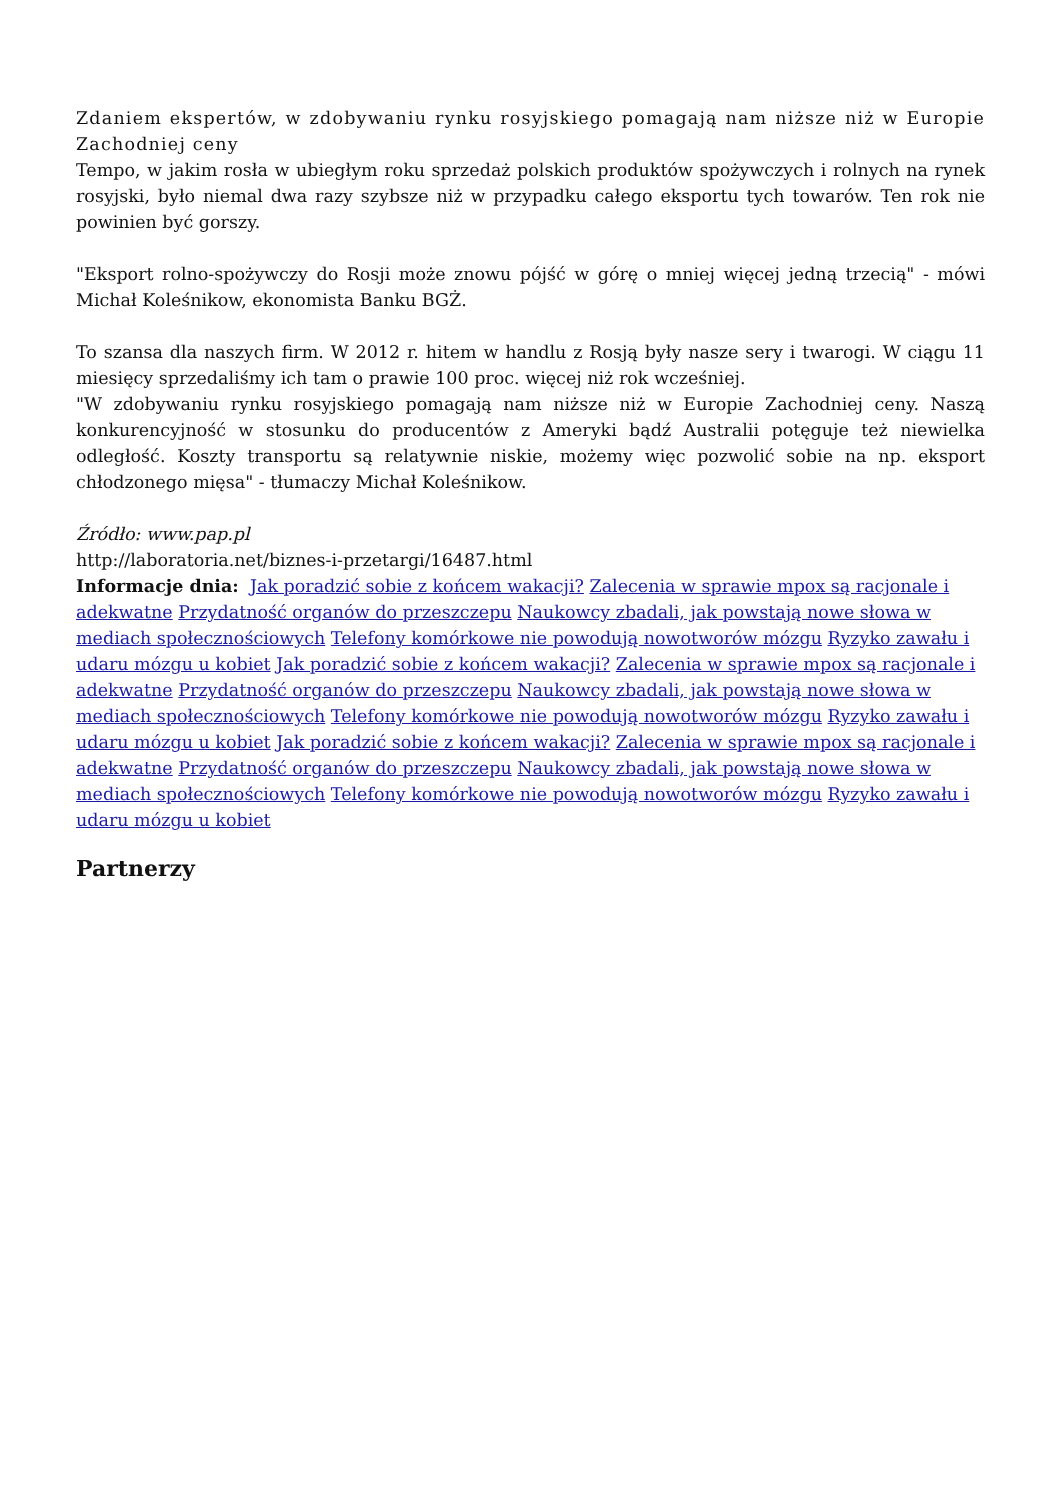Zdaniem ekspertów, w zdobywaniu rynku rosyjskiego pomagają nam niższe niż w Europie Zachodniej ceny
Tempo, w jakim rosła w ubiegłym roku sprzedaż polskich produktów spożywczych i rolnych na rynek rosyjski, było niemal dwa razy szybsze niż w przypadku całego eksportu tych towarów. Ten rok nie powinien być gorszy.
"Eksport rolno-spożywczy do Rosji może znowu pójść w górę o mniej więcej jedną trzecią" - mówi Michał Koleśnikow, ekonomista Banku BGŻ.
To szansa dla naszych firm. W 2012 r. hitem w handlu z Rosją były nasze sery i twarogi. W ciągu 11 miesięcy sprzedaliśmy ich tam o prawie 100 proc. więcej niż rok wcześniej.
"W zdobywaniu rynku rosyjskiego pomagają nam niższe niż w Europie Zachodniej ceny. Naszą konkurencyjność w stosunku do producentów z Ameryki bądź Australii potęguje też niewielka odległość. Koszty transportu są relatywnie niskie, możemy więc pozwolić sobie na np. eksport chłodzonego mięsa" - tłumaczy Michał Koleśnikow.
Źródło: www.pap.pl
http://laboratoria.net/biznes-i-przetargi/16487.html
Informacje dnia: Jak poradzić sobie z końcem wakacji? Zalecenia w sprawie mpox są racjonale i adekwatne Przydatność organów do przeszczepu Naukowcy zbadali, jak powstają nowe słowa w mediach społecznościowych Telefony komórkowe nie powodują nowotworów mózgu Ryzyko zawału i udaru mózgu u kobiet Jak poradzić sobie z końcem wakacji? Zalecenia w sprawie mpox są racjonale i adekwatne Przydatność organów do przeszczepu Naukowcy zbadali, jak powstają nowe słowa w mediach społecznościowych Telefony komórkowe nie powodują nowotworów mózgu Ryzyko zawału i udaru mózgu u kobiet Jak poradzić sobie z końcem wakacji? Zalecenia w sprawie mpox są racjonale i adekwatne Przydatność organów do przeszczepu Naukowcy zbadali, jak powstają nowe słowa w mediach społecznościowych Telefony komórkowe nie powodują nowotworów mózgu Ryzyko zawału i udaru mózgu u kobiet
Partnerzy